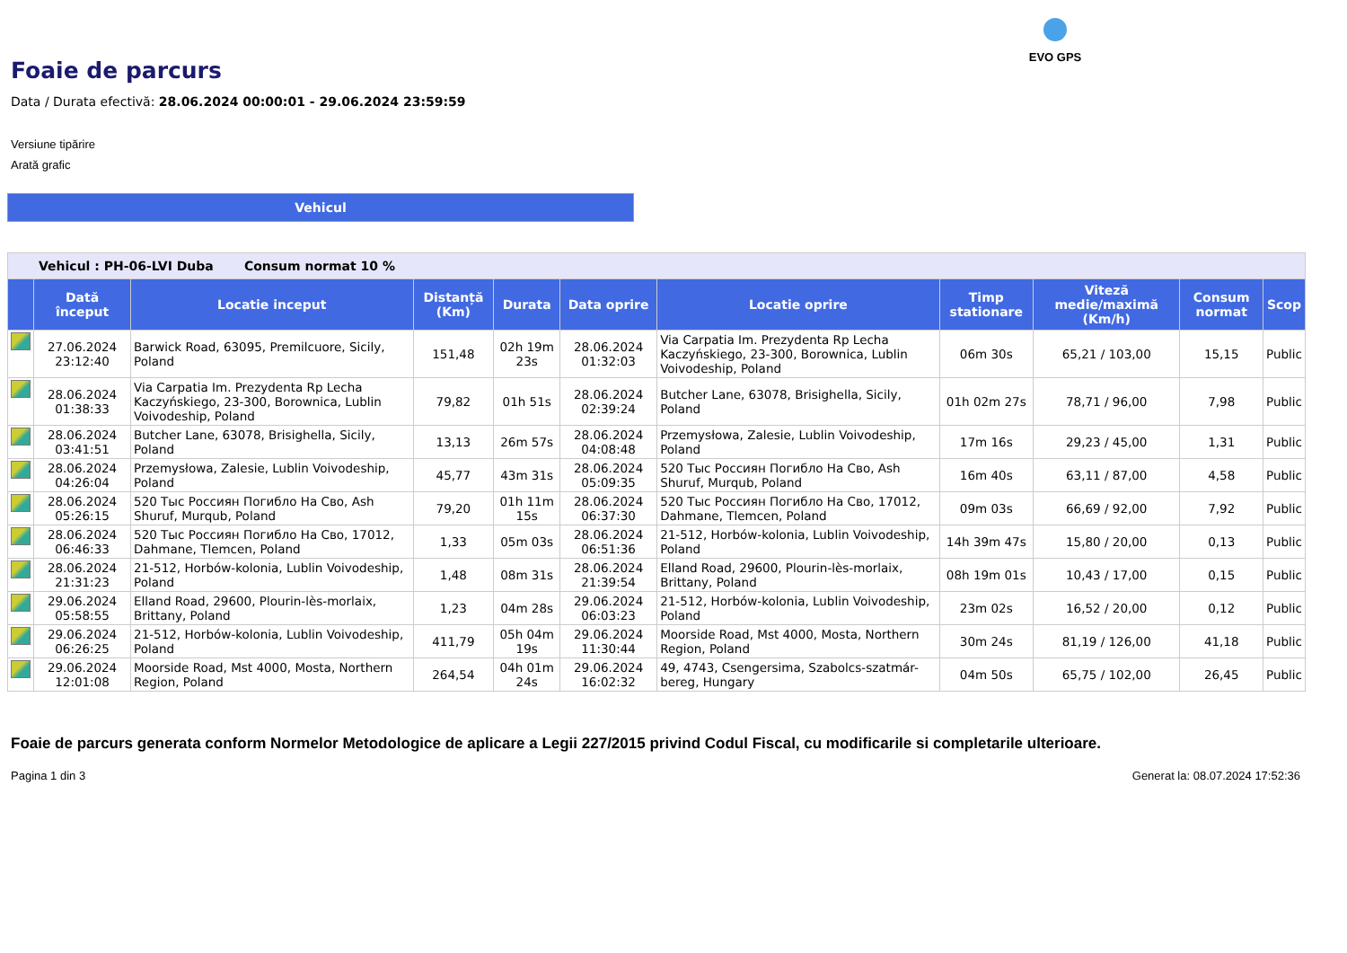EVO GPS
Foaie de parcurs
Data / Durata efectivă: 28.06.2024 00:00:01 - 29.06.2024 23:59:59
Versiune tipărire
Arată grafic
Vehicul
| Vehicul : PH-06-LVI Duba Consum normat 10 % | | | | | | | | | | |
| | Dată început | Locatie inceput | Distanță (Km) | Durata | Data oprire | Locatie oprire | Timp stationare | Viteză medie/maximă (Km/h) | Consum normat | Scop |
| | 27.06.2024 23:12:40 | Barwick Road, 63095, Premilcuore, Sicily, Poland | 151,48 | 02h 19m 23s | 28.06.2024 01:32:03 | Via Carpatia Im. Prezydenta Rp Lecha Kaczyńskiego, 23-300, Borownica, Lublin Voivodeship, Poland | 06m 30s | 65,21 / 103,00 | 15,15 | Public |
| | 28.06.2024 01:38:33 | Via Carpatia Im. Prezydenta Rp Lecha Kaczyńskiego, 23-300, Borownica, Lublin Voivodeship, Poland | 79,82 | 01h 51s | 28.06.2024 02:39:24 | Butcher Lane, 63078, Brisighella, Sicily, Poland | 01h 02m 27s | 78,71 / 96,00 | 7,98 | Public |
| | 28.06.2024 03:41:51 | Butcher Lane, 63078, Brisighella, Sicily, Poland | 13,13 | 26m 57s | 28.06.2024 04:08:48 | Przemysłowa, Zalesie, Lublin Voivodeship, Poland | 17m 16s | 29,23 / 45,00 | 1,31 | Public |
| | 28.06.2024 04:26:04 | Przemysłowa, Zalesie, Lublin Voivodeship, Poland | 45,77 | 43m 31s | 28.06.2024 05:09:35 | 520 Тыс Россиян Погибло На Сво, Ash Shuruf, Murqub, Poland | 16m 40s | 63,11 / 87,00 | 4,58 | Public |
| | 28.06.2024 05:26:15 | 520 Тыс Россиян Погибло На Сво, Ash Shuruf, Murqub, Poland | 79,20 | 01h 11m 15s | 28.06.2024 06:37:30 | 520 Тыс Россиян Погибло На Сво, 17012, Dahmane, Tlemcen, Poland | 09m 03s | 66,69 / 92,00 | 7,92 | Public |
| | 28.06.2024 06:46:33 | 520 Тыс Россиян Погибло На Сво, 17012, Dahmane, Tlemcen, Poland | 1,33 | 05m 03s | 28.06.2024 06:51:36 | 21-512, Horbów-kolonia, Lublin Voivodeship, Poland | 14h 39m 47s | 15,80 / 20,00 | 0,13 | Public |
| | 28.06.2024 21:31:23 | 21-512, Horbów-kolonia, Lublin Voivodeship, Poland | 1,48 | 08m 31s | 28.06.2024 21:39:54 | Elland Road, 29600, Plourin-lès-morlaix, Brittany, Poland | 08h 19m 01s | 10,43 / 17,00 | 0,15 | Public |
| | 29.06.2024 05:58:55 | Elland Road, 29600, Plourin-lès-morlaix, Brittany, Poland | 1,23 | 04m 28s | 29.06.2024 06:03:23 | 21-512, Horbów-kolonia, Lublin Voivodeship, Poland | 23m 02s | 16,52 / 20,00 | 0,12 | Public |
| | 29.06.2024 06:26:25 | 21-512, Horbów-kolonia, Lublin Voivodeship, Poland | 411,79 | 05h 04m 19s | 29.06.2024 11:30:44 | Moorside Road, Mst 4000, Mosta, Northern Region, Poland | 30m 24s | 81,19 / 126,00 | 41,18 | Public |
| | 29.06.2024 12:01:08 | Moorside Road, Mst 4000, Mosta, Northern Region, Poland | 264,54 | 04h 01m 24s | 29.06.2024 16:02:32 | 49, 4743, Csengersima, Szabolcs-szatmár-bereg, Hungary | 04m 50s | 65,75 / 102,00 | 26,45 | Public |
Foaie de parcurs generata conform Normelor Metodologice de aplicare a Legii 227/2015 privind Codul Fiscal, cu modificarile si completarile ulterioare.
Pagina 1 din 3 Generat la: 08.07.2024 17:52:36